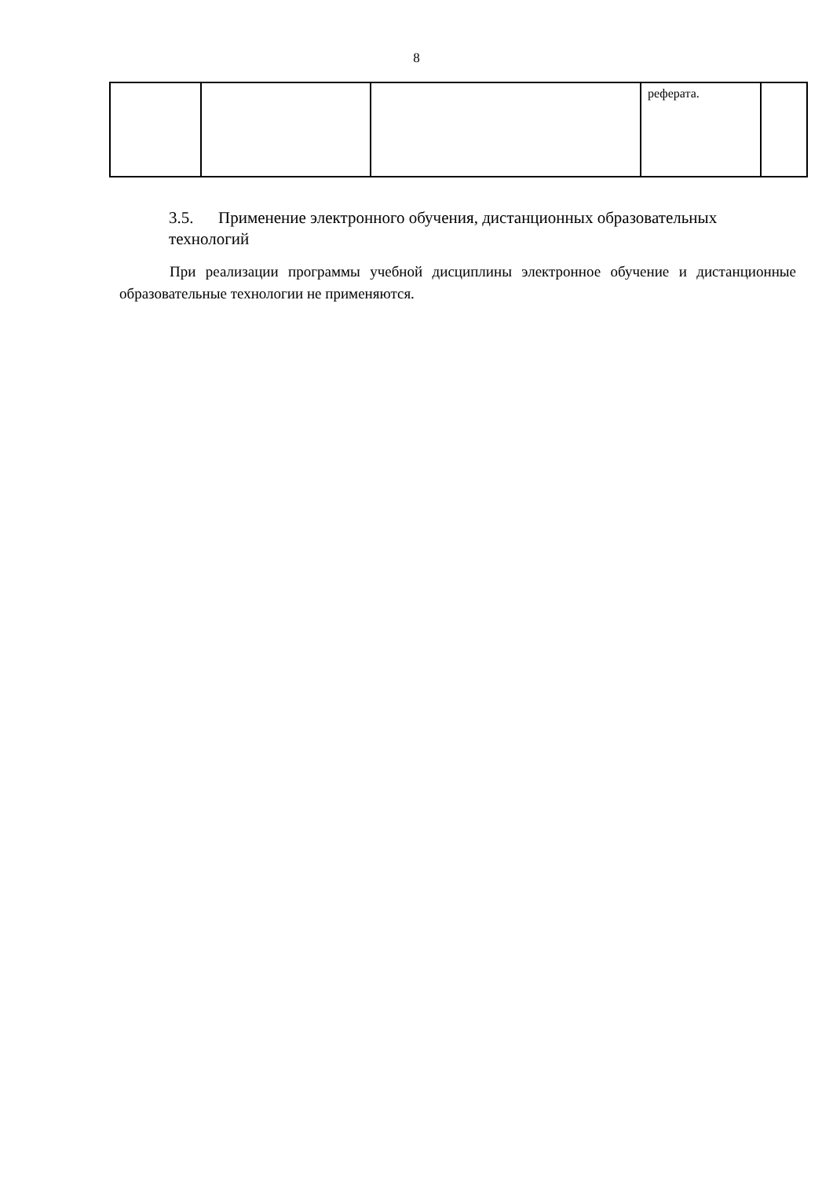8
| | | | реферата. | |
3.5. Применение электронного обучения, дистанционных образовательных технологий
При реализации программы учебной дисциплины электронное обучение и дистанционные образовательные технологии не применяются.